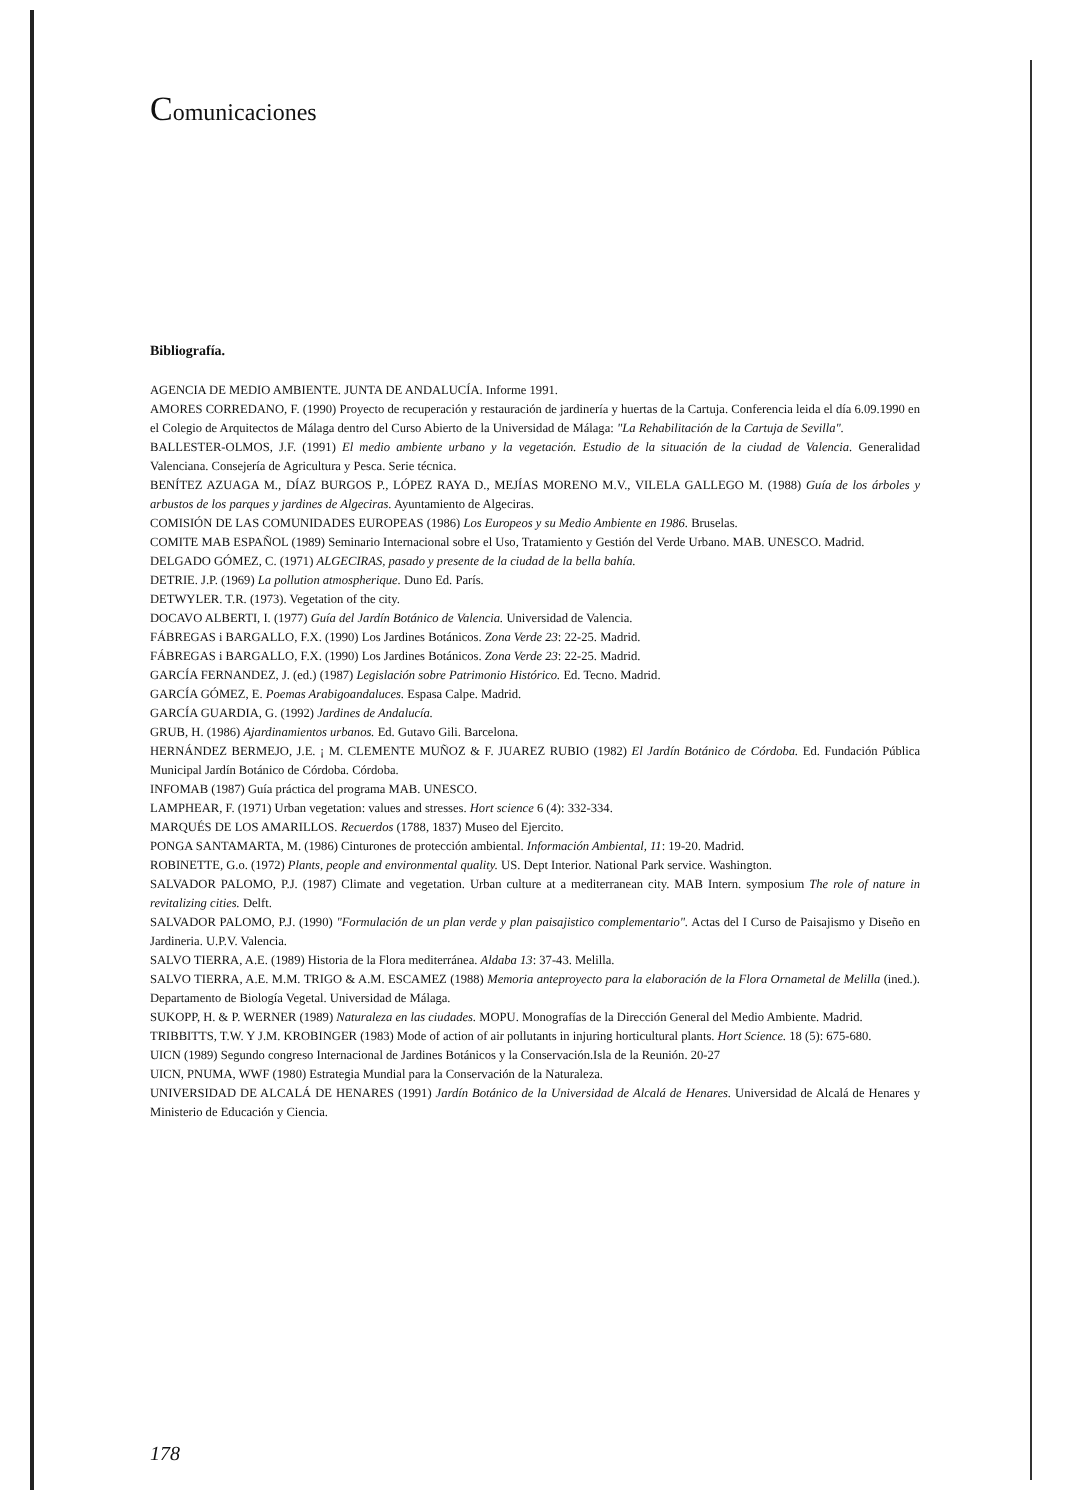Comunicaciones
Bibliografía.
AGENCIA DE MEDIO AMBIENTE. JUNTA DE ANDALUCÍA. Informe 1991.
AMORES CORREDANO, F. (1990) Proyecto de recuperación y restauración de jardinería y huertas de la Cartuja. Conferencia leida el día 6.09.1990 en el Colegio de Arquitectos de Málaga dentro del Curso Abierto de la Universidad de Málaga: "La Rehabilitación de la Cartuja de Sevilla".
BALLESTER-OLMOS, J.F. (1991) El medio ambiente urbano y la vegetación. Estudio de la situación de la ciudad de Valencia. Generalidad Valenciana. Consejería de Agricultura y Pesca. Serie técnica.
BENÍTEZ AZUAGA M., DÍAZ BURGOS P., LÓPEZ RAYA D., MEJÍAS MORENO M.V., VILELA GALLEGO M. (1988) Guía de los árboles y arbustos de los parques y jardines de Algeciras. Ayuntamiento de Algeciras.
COMISIÓN DE LAS COMUNIDADES EUROPEAS (1986) Los Europeos y su Medio Ambiente en 1986. Bruselas.
COMITE MAB ESPAÑOL (1989) Seminario Internacional sobre el Uso, Tratamiento y Gestión del Verde Urbano. MAB. UNESCO. Madrid.
DELGADO GÓMEZ, C. (1971) ALGECIRAS, pasado y presente de la ciudad de la bella bahía.
DETRIE. J.P. (1969) La pollution atmospherique. Duno Ed. París.
DETWYLER. T.R. (1973). Vegetation of the city.
DOCAVO ALBERTI, I. (1977) Guía del Jardín Botánico de Valencia. Universidad de Valencia.
FÁBREGAS i BARGALLO, F.X. (1990) Los Jardines Botánicos. Zona Verde 23: 22-25. Madrid.
FÁBREGAS i BARGALLO, F.X. (1990) Los Jardines Botánicos. Zona Verde 23: 22-25. Madrid.
GARCÍA FERNANDEZ, J. (ed.) (1987) Legislación sobre Patrimonio Histórico. Ed. Tecno. Madrid.
GARCÍA GÓMEZ, E. Poemas Arabigoandaluces. Espasa Calpe. Madrid.
GARCÍA GUARDIA, G. (1992) Jardines de Andalucía.
GRUB, H. (1986) Ajardinamientos urbanos. Ed. Gutavo Gili. Barcelona.
HERNÁNDEZ BERMEJO, J.E. ¡ M. CLEMENTE MUÑOZ & F. JUAREZ RUBIO (1982) El Jardín Botánico de Córdoba. Ed. Fundación Pública Municipal Jardín Botánico de Córdoba. Córdoba.
INFOMAB (1987) Guía práctica del programa MAB. UNESCO.
LAMPHEAR, F. (1971) Urban vegetation: values and stresses. Hort science 6 (4): 332-334.
MARQUÉS DE LOS AMARILLOS. Recuerdos (1788, 1837) Museo del Ejercito.
PONGA SANTAMARTA, M. (1986) Cinturones de protección ambiental. Información Ambiental, 11: 19-20. Madrid.
ROBINETTE, G.o. (1972) Plants, people and environmental quality. US. Dept Interior. National Park service. Washington.
SALVADOR PALOMO, P.J. (1987) Climate and vegetation. Urban culture at a mediterranean city. MAB Intern. symposium The role of nature in revitalizing cities. Delft.
SALVADOR PALOMO, P.J. (1990) "Formulación de un plan verde y plan paisajistico complementario". Actas del I Curso de Paisajismo y Diseño en Jardineria. U.P.V. Valencia.
SALVO TIERRA, A.E. (1989) Historia de la Flora mediterránea. Aldaba 13: 37-43. Melilla.
SALVO TIERRA, A.E. M.M. TRIGO & A.M. ESCAMEZ (1988) Memoria anteproyecto para la elaboración de la Flora Ornametal de Melilla (ined.). Departamento de Biología Vegetal. Universidad de Málaga.
SUKOPP, H. & P. WERNER (1989) Naturaleza en las ciudades. MOPU. Monografías de la Dirección General del Medio Ambiente. Madrid.
TRIBBITTS, T.W. Y J.M. KROBINGER (1983) Mode of action of air pollutants in injuring horticultural plants. Hort Science. 18 (5): 675-680.
UICN (1989) Segundo congreso Internacional de Jardines Botánicos y la Conservación.Isla de la Reunión. 20-27
UICN, PNUMA, WWF (1980) Estrategia Mundial para la Conservación de la Naturaleza.
UNIVERSIDAD DE ALCALÁ DE HENARES (1991) Jardín Botánico de la Universidad de Alcalá de Henares. Universidad de Alcalá de Henares y Ministerio de Educación y Ciencia.
178